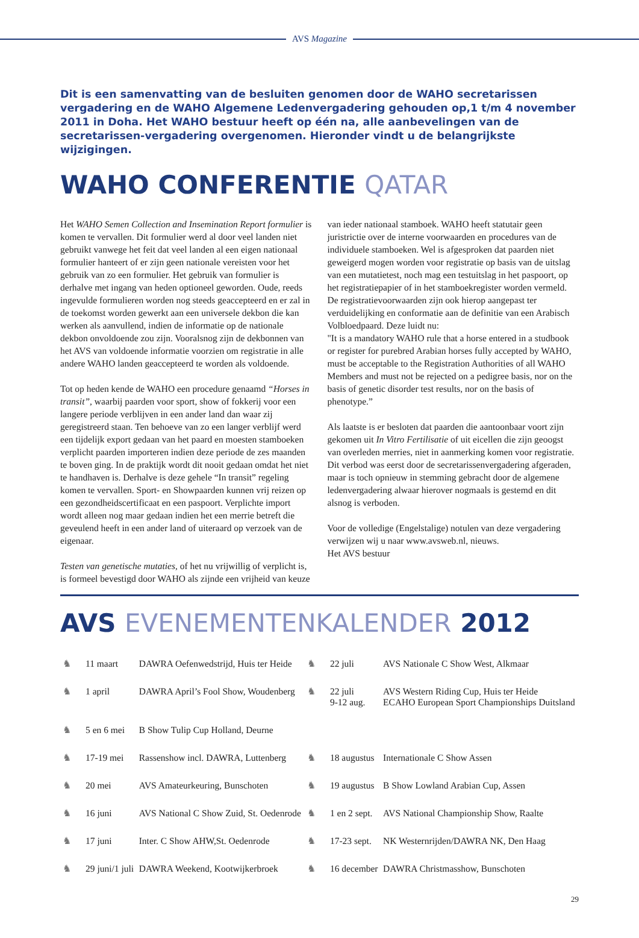AVS Magazine
Dit is een samenvatting van de besluiten genomen door de WAHO secretarissen vergadering en de WAHO Algemene Ledenvergadering gehouden op,1 t/m 4 november 2011 in Doha. Het WAHO bestuur heeft op één na, alle aanbevelingen van de secretarissen-vergadering overgenomen. Hieronder vindt u de belangrijkste wijzigingen.
WAHO CONFERENTIE QATAR
Het WAHO Semen Collection and Insemination Report formulier is komen te vervallen. Dit formulier werd al door veel landen niet gebruikt vanwege het feit dat veel landen al een eigen nationaal formulier hanteert of er zijn geen nationale vereisten voor het gebruik van zo een formulier. Het gebruik van formulier is derhalve met ingang van heden optioneel geworden. Oude, reeds ingevulde formulieren worden nog steeds geaccepteerd en er zal in de toekomst worden gewerkt aan een universele dekbon die kan werken als aanvullend, indien de informatie op de nationale dekbon onvoldoende zou zijn. Vooralsnog zijn de dekbonnen van het AVS van voldoende informatie voorzien om registratie in alle andere WAHO landen geaccepteerd te worden als voldoende.
Tot op heden kende de WAHO een procedure genaamd “Horses in transit”, waarbij paarden voor sport, show of fokkerij voor een langere periode verblijven in een ander land dan waar zij geregistreerd staan. Ten behoeve van zo een langer verblijf werd een tijdelijk export gedaan van het paard en moesten stamboeken verplicht paarden importeren indien deze periode de zes maanden te boven ging. In de praktijk wordt dit nooit gedaan omdat het niet te handhaven is. Derhalve is deze gehele “In transit” regeling komen te vervallen. Sport- en Showpaarden kunnen vrij reizen op een gezondheidscertificaat en een paspoort. Verplichte import wordt alleen nog maar gedaan indien het een merrie betreft die geveulend heeft in een ander land of uiteraard op verzoek van de eigenaar.
Testen van genetische mutaties, of het nu vrijwillig of verplicht is, is formeel bevestigd door WAHO als zijnde een vrijheid van keuze van ieder nationaal stamboek. WAHO heeft statutair geen juristrictie over de interne voorwaarden en procedures van de individuele stamboeken. Wel is afgesproken dat paarden niet geweigerd mogen worden voor registratie op basis van de uitslag van een mutatietest, noch mag een testuitslag in het paspoort, op het registratiepapier of in het stamboekregister worden vermeld. De registratievoorwaarden zijn ook hierop aangepast ter verduidelijking en conformatie aan de definitie van een Arabisch Volbloedpaard. Deze luidt nu:
"It is a mandatory WAHO rule that a horse entered in a studbook or register for purebred Arabian horses fully accepted by WAHO, must be acceptable to the Registration Authorities of all WAHO Members and must not be rejected on a pedigree basis, nor on the basis of genetic disorder test results, nor on the basis of phenotype.”
Als laatste is er besloten dat paarden die aantoonbaar voort zijn gekomen uit In Vitro Fertilisatie of uit eicellen die zijn geoogst van overleden merries, niet in aanmerking komen voor registratie. Dit verbod was eerst door de secretarissenvergadering afgeraden, maar is toch opnieuw in stemming gebracht door de algemene ledenvergadering alwaar hierover nogmaals is gestemd en dit alsnog is verboden.
Voor de volledige (Engelstalige) notulen van deze vergadering verwijzen wij u naar www.avsweb.nl, nieuws.
Het AVS bestuur
AVS EVENEMENTENKALENDER 2012
| ♞ | 11 maart | DAWRA Oefenwedstrijd, Huis ter Heide | ♞ | 22 juli | AVS Nationale C Show West, Alkmaar |
| ♞ | 1 april | DAWRA April’s Fool Show, Woudenberg | ♞ | 22 juli 9-12 aug. | AVS Western Riding Cup, Huis ter Heide ECAHO European Sport Championships Duitsland |
| ♞ | 5 en 6 mei | B Show Tulip Cup Holland, Deurne | | | |
| ♞ | 17-19 mei | Rassenshow incl. DAWRA, Luttenberg | ♞ | 18 augustus | Internationale C Show Assen |
| ♞ | 20 mei | AVS Amateurkeuring, Bunschoten | ♞ | 19 augustus | B Show Lowland Arabian Cup, Assen |
| ♞ | 16 juni | AVS National C Show Zuid, St. Oedenrode | ♞ | 1 en 2 sept. | AVS National Championship Show, Raalte |
| ♞ | 17 juni | Inter. C Show AHW,St. Oedenrode | ♞ | 17-23 sept. | NK Westernrijden/DAWRA NK, Den Haag |
| ♞ | 29 juni/1 juli | DAWRA Weekend, Kootwijkerbroek | ♞ | 16 december | DAWRA Christmasshow, Bunschoten |
29